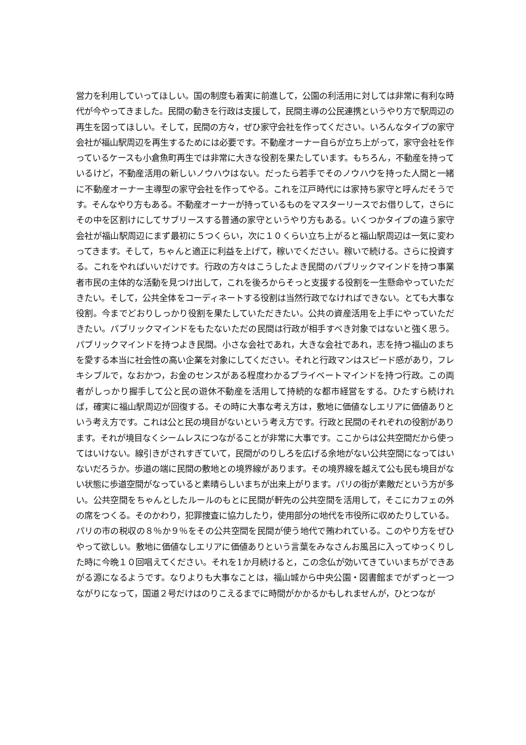営力を利用していってほしい。国の制度も着実に前進して，公園の利活用に対しては非常に有利な時代が今やってきました。民間の動きを行政は支援して，民間主導の公民連携というやり方で駅周辺の再生を図ってほしい。そして，民間の方々，ぜひ家守会社を作ってください。いろんなタイプの家守会社が福山駅周辺を再生するためには必要です。不動産オーナー自らが立ち上がって，家守会社を作っているケースも小倉魚町再生では非常に大きな役割を果たしています。もちろん，不動産を持っているけど，不動産活用の新しいノウハウはない。だったら若手でそのノウハウを持った人間と一緒に不動産オーナー主導型の家守会社を作ってやる。これを江戸時代には家持ち家守と呼んだそうです。そんなやり方もある。不動産オーナーが持っているものをマスターリースでお借りして，さらにその中を区割けにしてサブリースする普通の家守というやり方もある。いくつかタイプの違う家守会社が福山駅周辺にまず最初に５つくらい，次に１０くらい立ち上がると福山駅周辺は一気に変わってきます。そして，ちゃんと適正に利益を上げて，稼いでください。稼いで続ける。さらに投資する。これをやればいいだけです。行政の方々はこうしたよき民間のパブリックマインドを持つ事業者市民の主体的な活動を見つけ出して，これを後ろからそっと支援する役割を一生懸命やっていただきたい。そして，公共全体をコーディネートする役割は当然行政でなければできない。とても大事な役割。今までどおりしっかり役割を果たしていただきたい。公共の資産活用を上手にやっていただきたい。パブリックマインドをもたないただの民間は行政が相手すべき対象ではないと強く思う。パブリックマインドを持つよき民間。小さな会社であれ，大きな会社であれ，志を持つ福山のまちを愛する本当に社会性の高い企業を対象にしてください。それと行政マンはスピード感があり，フレキシブルで，なおかつ，お金のセンスがある程度わかるプライベートマインドを持つ行政。この両者がしっかり握手して公と民の遊休不動産を活用して持続的な都市経営をする。ひたすら続ければ，確実に福山駅周辺が回復する。その時に大事な考え方は，敷地に価値なしエリアに価値ありという考え方です。これは公と民の境目がないという考え方です。行政と民間のそれぞれの役割があります。それが境目なくシームレスにつながることが非常に大事です。ここからは公共空間だから使ってはいけない。線引きがされすぎていて，民間がのりしろを広げる余地がない公共空間になってはいないだろうか。歩道の端に民間の敷地との境界線があります。その境界線を越えて公も民も境目がない状態に歩道空間がなっていると素晴らしいまちが出来上がります。パリの街が素敵だという方が多い。公共空間をちゃんとしたルールのもとに民間が軒先の公共空間を活用して，そこにカフェの外の席をつくる。そのかわり，犯罪捜査に協力したり，使用部分の地代を市役所に収めたりしている。パリの市の税収の８％か９％をその公共空間を民間が使う地代で賄われている。このやり方をぜひやって欲しい。敷地に価値なしエリアに価値ありという言葉をみなさんお風呂に入ってゆっくりした時に今晩１０回唱えてください。それを1か月続けると，この念仏が効いてきていいまちができあがる源になるようです。なりよりも大事なことは，福山城から中央公園・図書館までがずっと一つながりになって，国道２号だけはのりこえるまでに時間がかかるかもしれませんが，ひとつなが